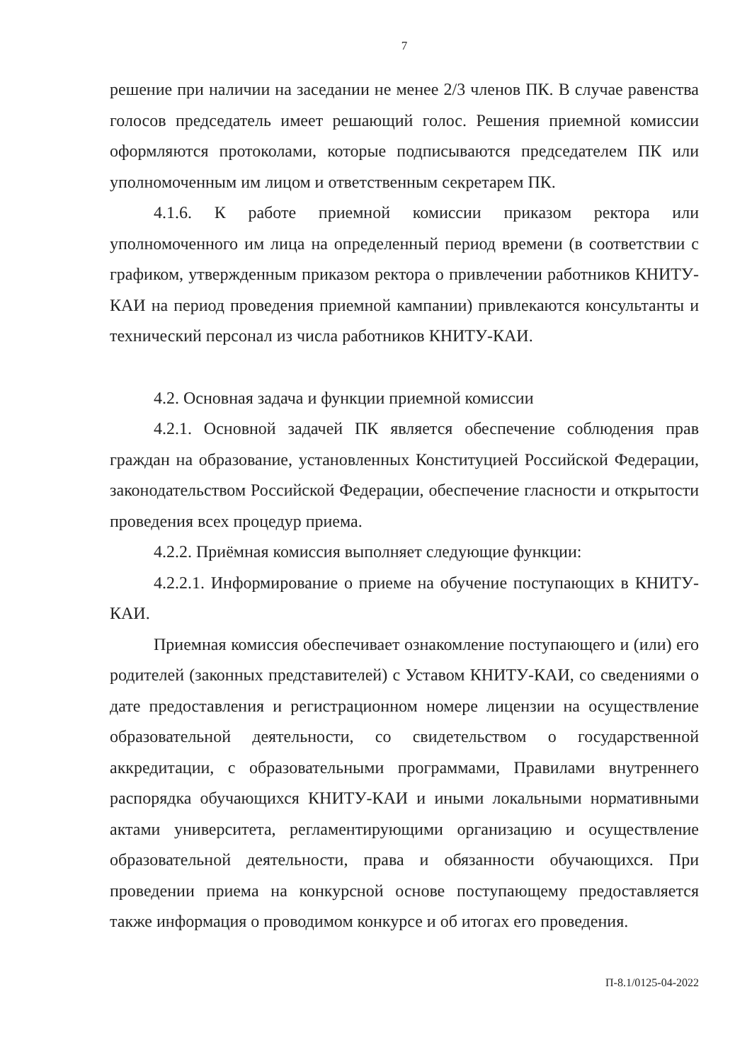7
решение при наличии на заседании не менее 2/3 членов ПК. В случае равенства голосов председатель имеет решающий голос. Решения приемной комиссии оформляются протоколами, которые подписываются председателем ПК или уполномоченным им лицом и ответственным секретарем ПК.
4.1.6. К работе приемной комиссии приказом ректора или уполномоченного им лица на определенный период времени (в соответствии с графиком, утвержденным приказом ректора о привлечении работников КНИТУ-КАИ на период проведения приемной кампании) привлекаются консультанты и технический персонал из числа работников КНИТУ-КАИ.
4.2. Основная задача и функции приемной комиссии
4.2.1. Основной задачей ПК является обеспечение соблюдения прав граждан на образование, установленных Конституцией Российской Федерации, законодательством Российской Федерации, обеспечение гласности и открытости проведения всех процедур приема.
4.2.2. Приёмная комиссия выполняет следующие функции:
4.2.2.1. Информирование о приеме на обучение поступающих в КНИТУ-КАИ.
Приемная комиссия обеспечивает ознакомление поступающего и (или) его родителей (законных представителей) с Уставом КНИТУ-КАИ, со сведениями о дате предоставления и регистрационном номере лицензии на осуществление образовательной деятельности, со свидетельством о государственной аккредитации, с образовательными программами, Правилами внутреннего распорядка обучающихся КНИТУ-КАИ и иными локальными нормативными актами университета, регламентирующими организацию и осуществление образовательной деятельности, права и обязанности обучающихся. При проведении приема на конкурсной основе поступающему предоставляется также информация о проводимом конкурсе и об итогах его проведения.
П-8.1/0125-04-2022